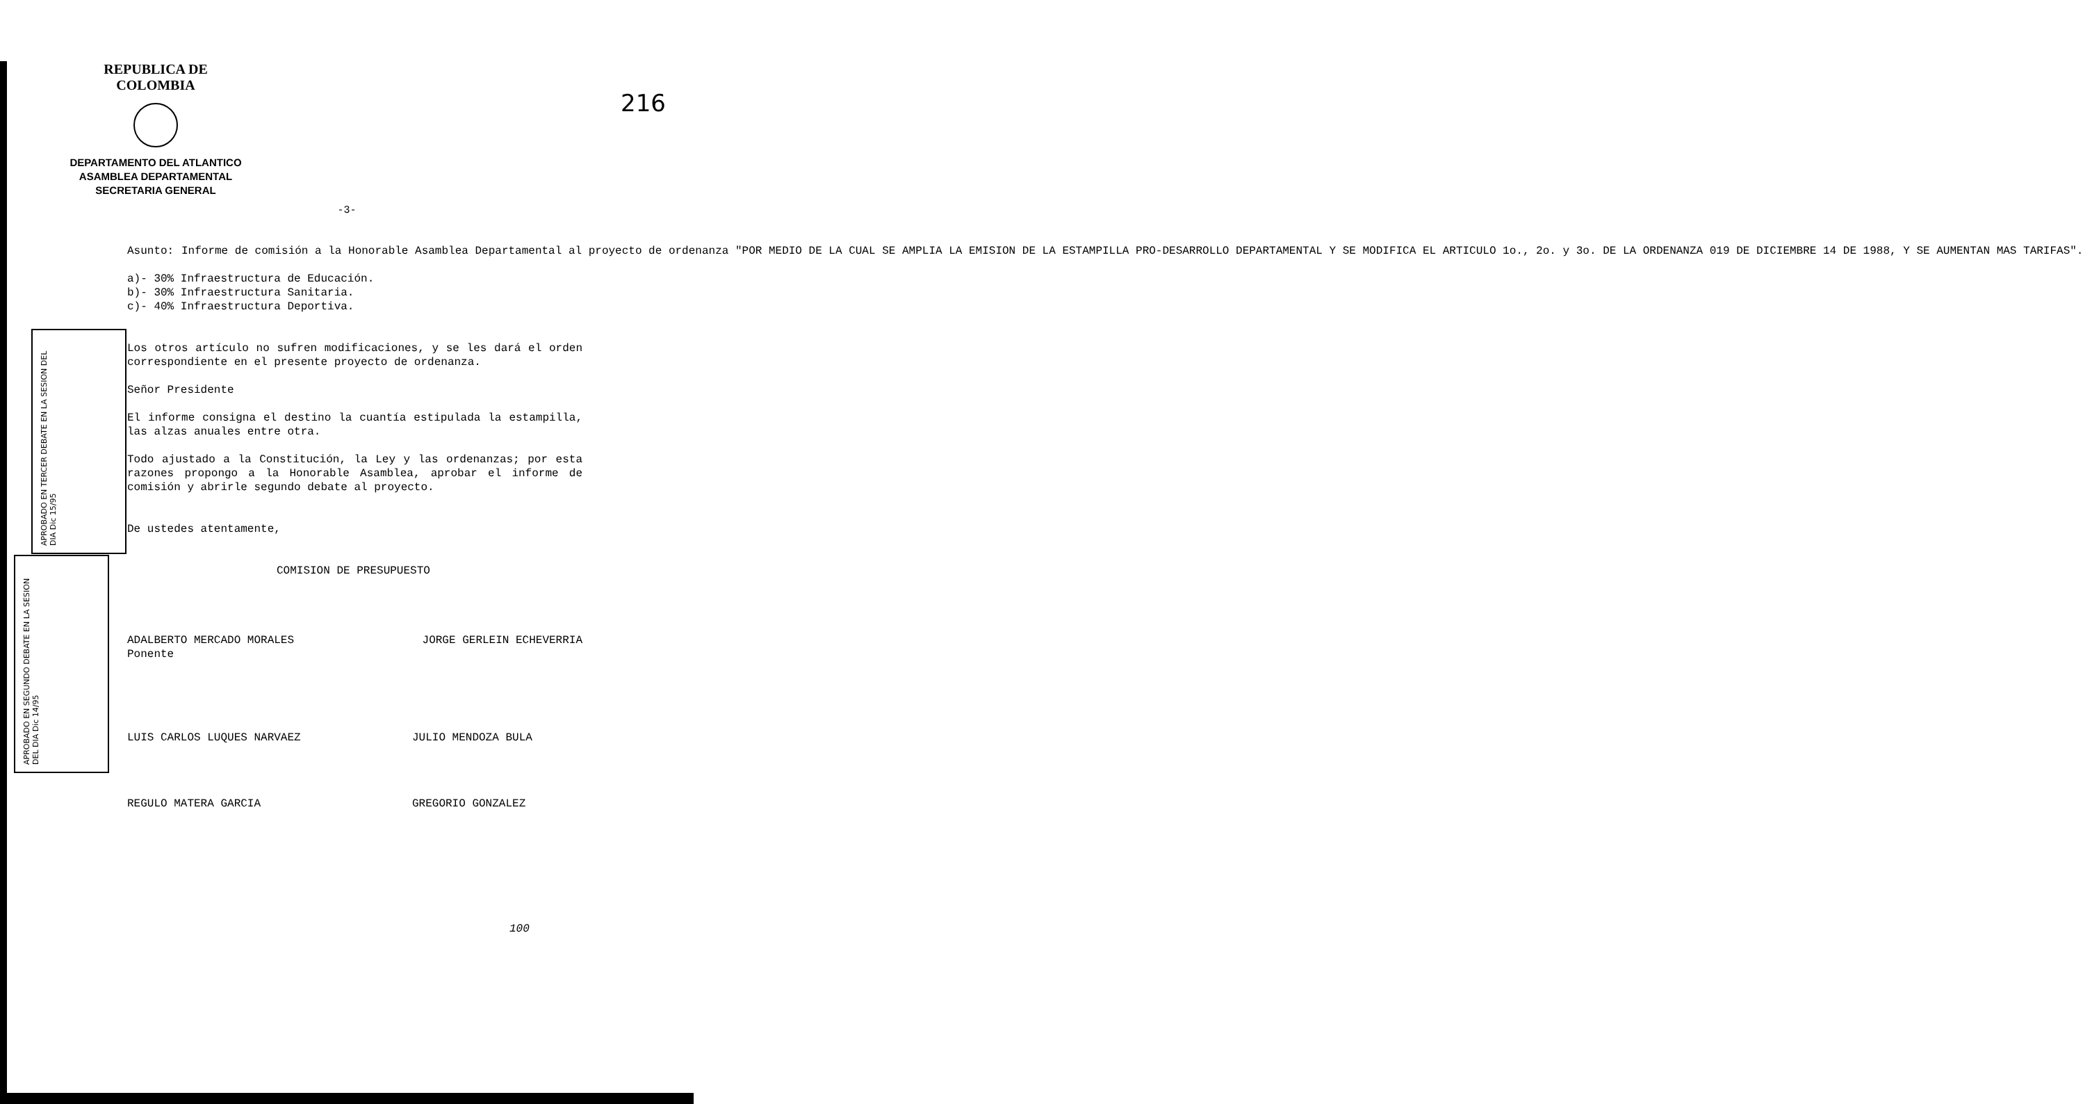216
REPUBLICA DE COLOMBIA
DEPARTAMENTO DEL ATLANTICO
ASAMBLEA DEPARTAMENTAL
SECRETARIA GENERAL
-3-
APROBADO EN TERCER DEBATE EN LA SESION DEL DIA Dic 15/95
APROBADO EN SEGUNDO DEBATE EN LA SESION DEL DIA Dic 14/95
Asunto: Informe de comisión a la Honorable Asamblea Departamental al proyecto de ordenanza "POR MEDIO DE LA CUAL SE AMPLIA LA EMISION DE LA ESTAMPILLA PRO-DESARROLLO DEPARTAMENTAL Y SE MODIFICA EL ARTICULO 1o., 2o. y 3o. DE LA ORDENANZA 019 DE DICIEMBRE 14 DE 1988, Y SE AUMENTAN MAS TARIFAS".
a)- 30% Infraestructura de Educación.
b)- 30% Infraestructura Sanitaria.
c)- 40% Infraestructura Deportiva.
Los otros artículo no sufren modificaciones, y se les dará el orden correspondiente en el presente proyecto de ordenanza.
Señor Presidente
El informe consigna el destino la cuantía estipulada la estampilla, las alzas anuales entre otra.
Todo ajustado a la Constitución, la Ley y las ordenanzas; por esta razones propongo a la Honorable Asamblea, aprobar el informe de comisión y abrirle segundo debate al proyecto.
De ustedes atentamente,
COMISION DE PRESUPUESTO
ADALBERTO MERCADO MORALES
Ponente
JORGE GERLEIN ECHEVERRIA
LUIS CARLOS LUQUES NARVAEZ JULIO MENDOZA BULA
REGULO MATERA GARCIA GREGORIO GONZALEZ
100